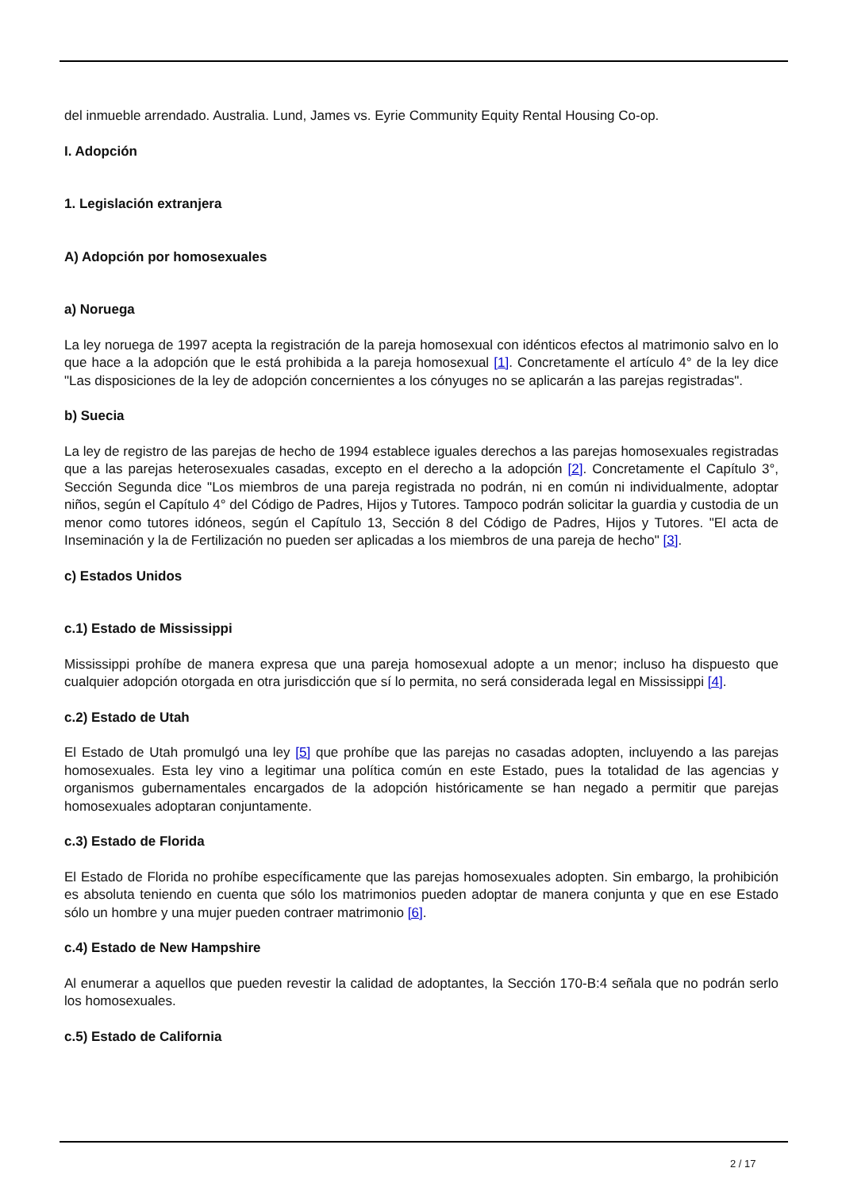del inmueble arrendado. Australia. Lund, James vs. Eyrie Community Equity Rental Housing Co-op.
I. Adopción
1. Legislación extranjera
A) Adopción por homosexuales
a) Noruega
La ley noruega de 1997 acepta la registración de la pareja homosexual con idénticos efectos al matrimonio salvo en lo que hace a la adopción que le está prohibida a la pareja homosexual [1]. Concretamente el artículo 4° de la ley dice "Las disposiciones de la ley de adopción concernientes a los cónyuges no se aplicarán a las parejas registradas".
b) Suecia
La ley de registro de las parejas de hecho de 1994 establece iguales derechos a las parejas homosexuales registradas que a las parejas heterosexuales casadas, excepto en el derecho a la adopción [2]. Concretamente el Capítulo 3°, Sección Segunda dice "Los miembros de una pareja registrada no podrán, ni en común ni individualmente, adoptar niños, según el Capítulo 4° del Código de Padres, Hijos y Tutores. Tampoco podrán solicitar la guardia y custodia de un menor como tutores idóneos, según el Capítulo 13, Sección 8 del Código de Padres, Hijos y Tutores. "El acta de Inseminación y la de Fertilización no pueden ser aplicadas a los miembros de una pareja de hecho" [3].
c) Estados Unidos
c.1) Estado de Mississippi
Mississippi prohíbe de manera expresa que una pareja homosexual adopte a un menor; incluso ha dispuesto que cualquier adopción otorgada en otra jurisdicción que sí lo permita, no será considerada legal en Mississippi [4].
c.2) Estado de Utah
El Estado de Utah promulgó una ley [5] que prohíbe que las parejas no casadas adopten, incluyendo a las parejas homosexuales. Esta ley vino a legitimar una política común en este Estado, pues la totalidad de las agencias y organismos gubernamentales encargados de la adopción históricamente se han negado a permitir que parejas homosexuales adoptaran conjuntamente.
c.3) Estado de Florida
El Estado de Florida no prohíbe específicamente que las parejas homosexuales adopten. Sin embargo, la prohibición es absoluta teniendo en cuenta que sólo los matrimonios pueden adoptar de manera conjunta y que en ese Estado sólo un hombre y una mujer pueden contraer matrimonio [6].
c.4) Estado de New Hampshire
Al enumerar a aquellos que pueden revestir la calidad de adoptantes, la Sección 170-B:4 señala que no podrán serlo los homosexuales.
c.5) Estado de California
2 / 17